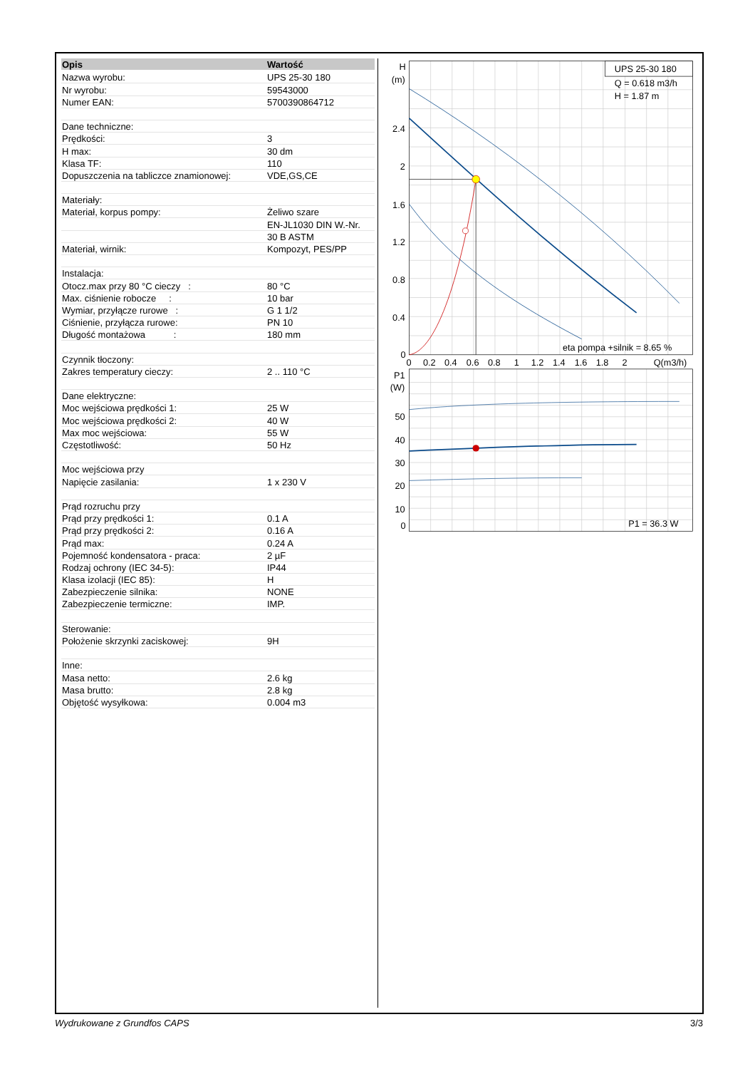| Opis | Wartość |
| --- | --- |
| Nazwa wyrobu: | UPS 25-30 180 |
| Nr wyrobu: | 59543000 |
| Numer EAN: | 5700390864712 |
| Dane techniczne: | |
| Prędkości: | 3 |
| H max: | 30 dm |
| Klasa TF: | 110 |
| Dopuszczenia na tabliczce znamionowej: | VDE,GS,CE |
| Materiały: | |
| Materiał, korpus pompy: | Żeliwo szare |
| | EN-JL1030 DIN W.-Nr. |
| | 30 B ASTM |
| Materiał, wirnik: | Kompozyt, PES/PP |
| Instalacja: | |
| Otocz.max przy 80 °C cieczy : | 80 °C |
| Max. ciśnienie robocze : | 10 bar |
| Wymiar, przyłącze rurowe : | G 1 1/2 |
| Ciśnienie, przyłącza rurowe: | PN 10 |
| Długość montażowa : | 180 mm |
| Czynnik tłoczony: | |
| Zakres temperatury cieczy: | 2 .. 110 °C |
| Dane elektryczne: | |
| Moc wejściowa prędkości 1: | 25 W |
| Moc wejściowa prędkości 2: | 40 W |
| Max moc wejściowa: | 55 W |
| Częstotliwość: | 50 Hz |
| Moc wejściowa przy | |
| Napięcie zasilania: | 1 x 230 V |
| Prąd rozruchu przy | |
| Prąd przy prędkości 1: | 0.1 A |
| Prąd przy prędkości 2: | 0.16 A |
| Prąd max: | 0.24 A |
| Pojemność kondensatora - praca: | 2 µF |
| Rodzaj ochrony (IEC 34-5): | IP44 |
| Klasa izolacji (IEC 85): | H |
| Zabezpieczenie silnika: | NONE |
| Zabezpieczenie termiczne: | IMP. |
| Sterowanie: | |
| Położenie skrzynki zaciskowej: | 9H |
| Inne: | |
| Masa netto: | 2.6 kg |
| Masa brutto: | 2.8 kg |
| Objętość wysyłkowa: | 0.004 m3 |
UPS 25-30 180
Q = 0.618 m3/h
H = 1.87 m
eta pompa +silnik = 8.65 %
P1 = 36.3 W
H
(m)
2.4
2
1.6
1.2
0.8
0.4
0
0
0.2
0.4
0.6
0.8
1
1.2
1.4
1.6
1.8
2
Q(m3/h)
P1
(W)
50
40
30
20
10
0
Wydrukowane z Grundfos CAPS 3/3